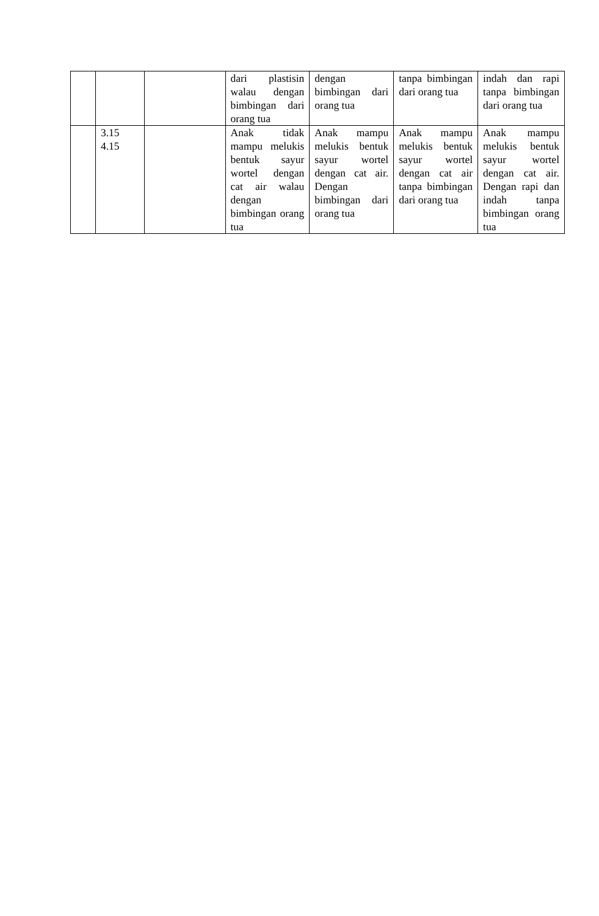| | | | dari plastisin walau dengan bimbingan dari orang tua | dengan bimbingan dari orang tua | tanpa bimbingan dari orang tua | indah dan rapi tanpa bimbingan dari orang tua |
| | 3.15 4.15 | | Anak tidak mampu melukis bentuk sayur wortel dengan cat air walau dengan bimbingan orang tua | Anak mampu melukis bentuk sayur wortel dengan cat air. Dengan bimbingan dari orang tua | Anak mampu melukis bentuk sayur wortel dengan cat air tanpa bimbingan dari orang tua | Anak mampu melukis bentuk sayur wortel dengan cat air. Dengan rapi dan indah tanpa bimbingan orang tua |